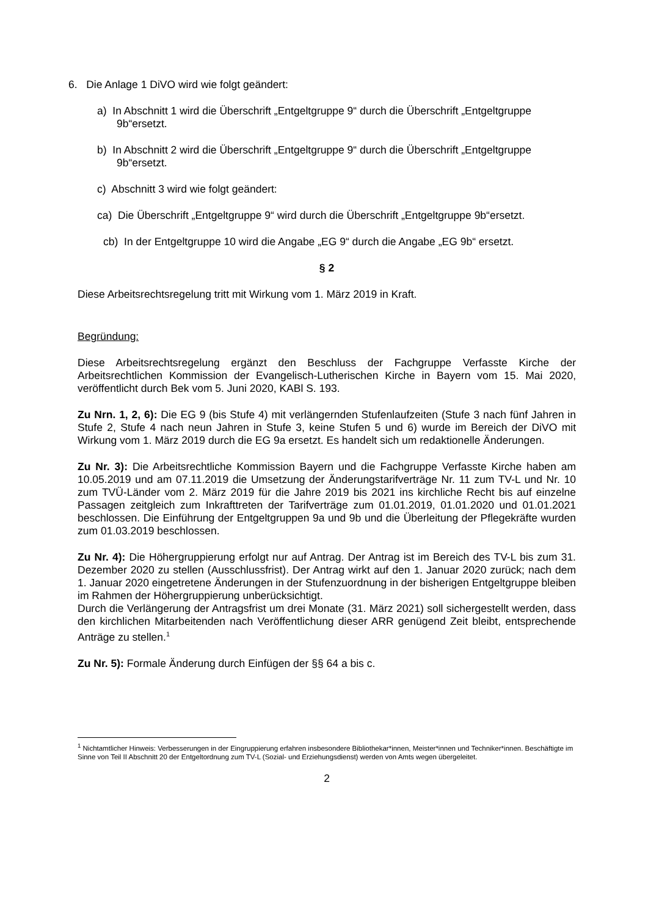6. Die Anlage 1 DiVO wird wie folgt geändert:
a) In Abschnitt 1 wird die Überschrift „Entgeltgruppe 9“ durch die Überschrift „Entgeltgruppe 9b“ersetzt.
b) In Abschnitt 2 wird die Überschrift „Entgeltgruppe 9“ durch die Überschrift „Entgeltgruppe 9b“ersetzt.
c) Abschnitt 3 wird wie folgt geändert:
ca) Die Überschrift „Entgeltgruppe 9“ wird durch die Überschrift „Entgeltgruppe 9b“ersetzt.
cb) In der Entgeltgruppe 10 wird die Angabe „EG 9“ durch die Angabe „EG 9b“ ersetzt.
§ 2
Diese Arbeitsrechtsregelung tritt mit Wirkung vom 1. März 2019 in Kraft.
Begründung:
Diese Arbeitsrechtsregelung ergänzt den Beschluss der Fachgruppe Verfasste Kirche der Arbeitsrechtlichen Kommission der Evangelisch-Lutherischen Kirche in Bayern vom 15. Mai 2020, veröffentlicht durch Bek vom 5. Juni 2020, KABl S. 193.
Zu Nrn. 1, 2, 6): Die EG 9 (bis Stufe 4) mit verlängernden Stufenlaufzeiten (Stufe 3 nach fünf Jahren in Stufe 2, Stufe 4 nach neun Jahren in Stufe 3, keine Stufen 5 und 6) wurde im Bereich der DiVO mit Wirkung vom 1. März 2019 durch die EG 9a ersetzt. Es handelt sich um redaktionelle Änderungen.
Zu Nr. 3): Die Arbeitsrechtliche Kommission Bayern und die Fachgruppe Verfasste Kirche haben am 10.05.2019 und am 07.11.2019 die Umsetzung der Änderungstarifverträge Nr. 11 zum TV-L und Nr. 10 zum TVÜ-Länder vom 2. März 2019 für die Jahre 2019 bis 2021 ins kirchliche Recht bis auf einzelne Passagen zeitgleich zum Inkrafttreten der Tarifverträge zum 01.01.2019, 01.01.2020 und 01.01.2021 beschlossen. Die Einführung der Entgeltgruppen 9a und 9b und die Überleitung der Pflegekräfte wurden zum 01.03.2019 beschlossen.
Zu Nr. 4): Die Höhergruppierung erfolgt nur auf Antrag. Der Antrag ist im Bereich des TV-L bis zum 31. Dezember 2020 zu stellen (Ausschlussfrist). Der Antrag wirkt auf den 1. Januar 2020 zurück; nach dem 1. Januar 2020 eingetretene Änderungen in der Stufenzuordnung in der bisherigen Entgeltgruppe bleiben im Rahmen der Höhergruppierung unberücksichtigt.
Durch die Verlängerung der Antragsfrist um drei Monate (31. März 2021) soll sichergestellt werden, dass den kirchlichen Mitarbeitenden nach Veröffentlichung dieser ARR genügend Zeit bleibt, entsprechende Anträge zu stellen.<sup>1</sup>
Zu Nr. 5): Formale Änderung durch Einfügen der §§ 64 a bis c.
<sup>1</sup> Nichtamtlicher Hinweis: Verbesserungen in der Eingruppierung erfahren insbesondere Bibliothekar*innen, Meister*innen und Techniker*innen. Beschäftigte im Sinne von Teil II Abschnitt 20 der Entgeltordnung zum TV-L (Sozial- und Erziehungsdienst) werden von Amts wegen übergeleitet.
2